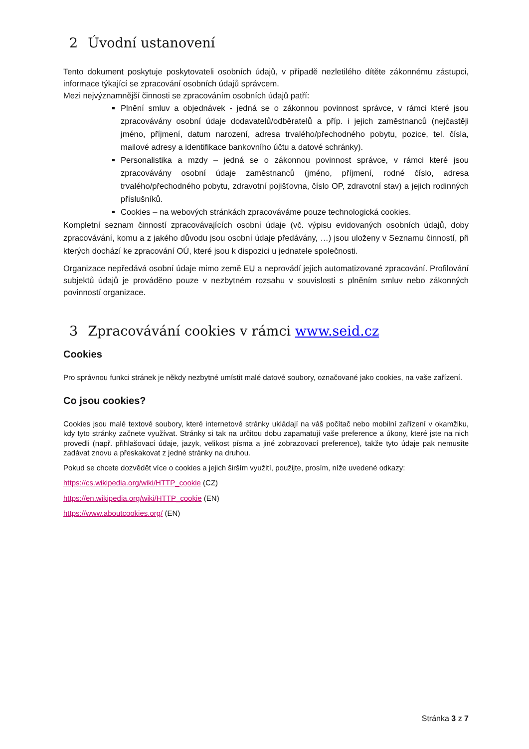2 Úvodní ustanovení
Tento dokument poskytuje poskytovateli osobních údajů, v případě nezletilého dítěte zákonnému zástupci, informace týkající se zpracování osobních údajů správcem.
Mezi nejvýznamnější činnosti se zpracováním osobních údajů patří:
Plnění smluv a objednávek - jedná se o zákonnou povinnost správce, v rámci které jsou zpracovávány osobní údaje dodavatelů/odběratelů a příp. i jejich zaměstnanců (nejčastěji jméno, příjmení, datum narození, adresa trvalého/přechodného pobytu, pozice, tel. čísla, mailové adresy a identifikace bankovního účtu a datové schránky).
Personalistika a mzdy – jedná se o zákonnou povinnost správce, v rámci které jsou zpracovávány osobní údaje zaměstnanců (jméno, příjmení, rodné číslo, adresa trvalého/přechodného pobytu, zdravotní pojišťovna, číslo OP, zdravotní stav) a jejich rodinných příslušníků.
Cookies – na webových stránkách zpracováváme pouze technologická cookies.
Kompletní seznam činností zpracovávajících osobní údaje (vč. výpisu evidovaných osobních údajů, doby zpracovávání, komu a z jakého důvodu jsou osobní údaje předávány, …) jsou uloženy v Seznamu činností, při kterých dochází ke zpracování OÚ, které jsou k dispozici u jednatele společnosti.
Organizace nepředává osobní údaje mimo země EU a neprovádí jejich automatizované zpracování. Profilování subjektů údajů je prováděno pouze v nezbytném rozsahu v souvislosti s plněním smluv nebo zákonných povinností organizace.
3 Zpracovávání cookies v rámci www.seid.cz
Cookies
Pro správnou funkci stránek je někdy nezbytné umístit malé datové soubory, označované jako cookies, na vaše zařízení.
Co jsou cookies?
Cookies jsou malé textové soubory, které internetové stránky ukládají na váš počítač nebo mobilní zařízení v okamžiku, kdy tyto stránky začnete využívat. Stránky si tak na určitou dobu zapamatují vaše preference a úkony, které jste na nich provedli (např. přihlašovací údaje, jazyk, velikost písma a jiné zobrazovací preference), takže tyto údaje pak nemusíte zadávat znovu a přeskakovat z jedné stránky na druhou.
Pokud se chcete dozvědět více o cookies a jejich širším využití, použijte, prosím, níže uvedené odkazy:
https://cs.wikipedia.org/wiki/HTTP_cookie (CZ)
https://en.wikipedia.org/wiki/HTTP_cookie (EN)
https://www.aboutcookies.org/ (EN)
Stránka 3 z 7